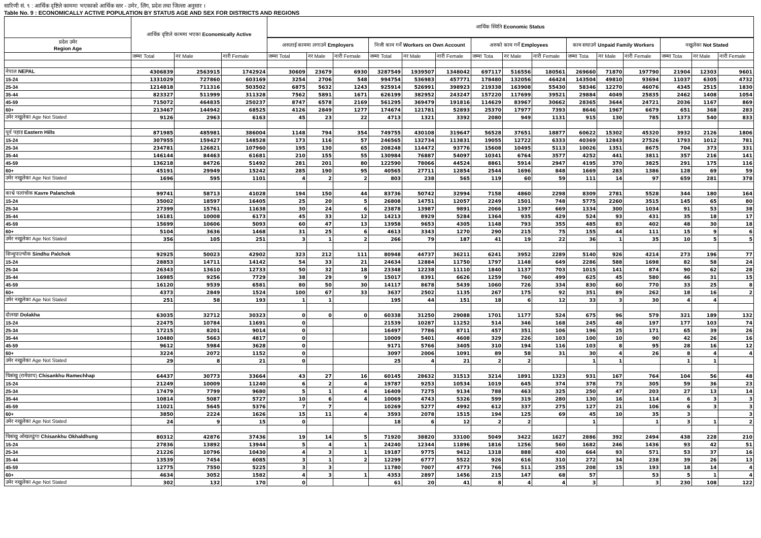सारिणी सं. ९ : आर्थिक दृष्टिले काममा भएकाको आर्थिक स्तर - उमेर, लिंग, प्रदेश तथा जिल्ला अनुसार ।
Table No. 9 : ECONOMICALLY ACTIVE POPULATION BY STATUS AGE AND SEX FOR DISTRICTS AND REGIONS
| | आर्थिक दृष्टिले काममा भएका Economically Active | | | आर्थिक स्थिति Economic Status | | | | | | | | | | | | | | |
| --- | --- | --- | --- | --- | --- | --- | --- | --- | --- | --- | --- | --- | --- | --- | --- | --- | --- | --- |
| प्रदेश उमेर Region Age | | | | अरुलाई काममा लगाउने Employers | | | निजी काम गर्ने Workers on Own Account | | | अरुको काम गर्ने Employees | | | काम सघाउने Unpaid Family Workers | | | नखुलेका Not Stated | | |
| | जम्मा Total | नर Male | नारी Female | जम्मा Total | नर Male | नारी Female | जम्मा Total | नर Male | नारी Female | जम्मा Tota | नर Male | नारी Female | जम्मा Tota | नर Male | नारी Female | जम्मा Tota | नर Male | नारी Female |
| नेपाल NEPAL | 4306839 | 2563915 | 1742924 | 30609 | 23679 | 6930 | 3287549 | 1939507 | 1348042 | 697117 | 516556 | 180561 | 269660 | 71870 | 197790 | 21904 | 12303 | 9601 |
| 15-24 | 1331029 | 727860 | 603169 | 3254 | 2706 | 548 | 994754 | 536983 | 457771 | 178480 | 132056 | 46424 | 143504 | 49810 | 93694 | 11037 | 6305 | 4732 |
| 25-34 | 1214818 | 711316 | 503502 | 6875 | 5632 | 1243 | 925914 | 526991 | 398923 | 219338 | 163908 | 55430 | 58346 | 12270 | 46076 | 4345 | 2515 | 1830 |
| 35-44 | 823327 | 511999 | 311328 | 7562 | 5891 | 1671 | 626199 | 382952 | 243247 | 157220 | 117699 | 39521 | 29884 | 4049 | 25835 | 2462 | 1408 | 1054 |
| 45-59 | 715072 | 464835 | 250237 | 8747 | 6578 | 2169 | 561295 | 369479 | 191816 | 114629 | 83967 | 30662 | 28365 | 3644 | 24721 | 2036 | 1167 | 869 |
| 60+ | 213467 | 144942 | 68525 | 4126 | 2849 | 1277 | 174674 | 121781 | 52893 | 25370 | 17977 | 7393 | 8646 | 1967 | 6679 | 651 | 368 | 283 |
| उमेर नखुलेका Age Not Stated | 9126 | 2963 | 6163 | 45 | 23 | 22 | 4713 | 1321 | 3392 | 2080 | 949 | 1131 | 915 | 130 | 785 | 1373 | 540 | 833 |
| पूर्व पहाड Eastern Hills | 871985 | 485981 | 386004 | 1148 | 794 | 354 | 749755 | 430108 | 319647 | 56528 | 37651 | 18877 | 60622 | 15302 | 45320 | 3932 | 2126 | 1806 |
| 15-24 | 307955 | 159427 | 148528 | 173 | 116 | 57 | 246565 | 132734 | 113831 | 19055 | 12722 | 6333 | 40369 | 12843 | 27526 | 1793 | 1012 | 781 |
| 25-34 | 234781 | 126821 | 107960 | 195 | 130 | 65 | 208248 | 114472 | 93776 | 15608 | 10495 | 5113 | 10026 | 1351 | 8675 | 704 | 373 | 331 |
| 35-44 | 146144 | 84463 | 61681 | 210 | 155 | 55 | 130984 | 76887 | 54097 | 10341 | 6764 | 3577 | 4252 | 441 | 3811 | 357 | 216 | 141 |
| 45-59 | 136218 | 84726 | 51492 | 281 | 201 | 80 | 122590 | 78066 | 44524 | 8861 | 5914 | 2947 | 4195 | 370 | 3825 | 291 | 175 | 116 |
| 60+ | 45191 | 29949 | 15242 | 285 | 190 | 95 | 40565 | 27711 | 12854 | 2544 | 1696 | 848 | 1669 | 283 | 1386 | 128 | 69 | 59 |
| उमेर नखुलेका Age Not Stated | 1696 | 595 | 1101 | 4 | 2 | 2 | 803 | 238 | 565 | 119 | 60 | 59 | 111 | 14 | 97 | 659 | 281 | 378 |
| काभ्रे पलांचोक Kavre Palanchok | 99741 | 58713 | 41028 | 194 | 150 | 44 | 83736 | 50742 | 32994 | 7158 | 4860 | 2298 | 8309 | 2781 | 5528 | 344 | 180 | 164 |
| 15-24 | 35002 | 18597 | 16405 | 25 | 20 | 5 | 26808 | 14751 | 12057 | 2249 | 1501 | 748 | 5775 | 2260 | 3515 | 145 | 65 | 80 |
| 25-34 | 27399 | 15761 | 11638 | 30 | 24 | 6 | 23878 | 13987 | 9891 | 2066 | 1397 | 669 | 1334 | 300 | 1034 | 91 | 53 | 38 |
| 35-44 | 16181 | 10008 | 6173 | 45 | 33 | 12 | 14213 | 8929 | 5284 | 1364 | 935 | 429 | 524 | 93 | 431 | 35 | 18 | 17 |
| 45-59 | 15699 | 10606 | 5093 | 60 | 47 | 13 | 13958 | 9653 | 4305 | 1148 | 793 | 355 | 485 | 83 | 402 | 48 | 30 | 18 |
| 60+ | 5104 | 3636 | 1468 | 31 | 25 | 6 | 4613 | 3343 | 1270 | 290 | 215 | 75 | 155 | 44 | 111 | 15 | 9 | 6 |
| उमेर नखुलेका Age Not Stated | 356 | 105 | 251 | 3 | 1 | 2 | 266 | 79 | 187 | 41 | 19 | 22 | 36 | 1 | 35 | 10 | 5 | 5 |
| सिन्धुपाल्चोक Sindhu Palchok | 92925 | 50023 | 42902 | 323 | 212 | 111 | 80948 | 44737 | 36211 | 6241 | 3952 | 2289 | 5140 | 926 | 4214 | 273 | 196 | 77 |
| 15-24 | 28853 | 14711 | 14142 | 54 | 33 | 21 | 24634 | 12884 | 11750 | 1797 | 1148 | 649 | 2286 | 588 | 1698 | 82 | 58 | 24 |
| 25-34 | 26343 | 13610 | 12733 | 50 | 32 | 18 | 23348 | 12238 | 11110 | 1840 | 1137 | 703 | 1015 | 141 | 874 | 90 | 62 | 28 |
| 35-44 | 16985 | 9256 | 7729 | 38 | 29 | 9 | 15017 | 8391 | 6626 | 1259 | 760 | 499 | 625 | 45 | 580 | 46 | 31 | 15 |
| 45-59 | 16120 | 9539 | 6581 | 80 | 50 | 30 | 14117 | 8678 | 5439 | 1060 | 726 | 334 | 830 | 60 | 770 | 33 | 25 | 8 |
| 60+ | 4373 | 2849 | 1524 | 100 | 67 | 33 | 3637 | 2502 | 1135 | 267 | 175 | 92 | 351 | 89 | 262 | 18 | 16 | 2 |
| उमेर नखुलेका Age Not Stated | 251 | 58 | 193 | 1 | 1 | | 195 | 44 | 151 | 18 | 6 | 12 | 33 | 3 | 30 | 4 | 4 | |
| दोलखा Dolakha | 63035 | 32712 | 30323 | 0 | 0 | 0 | 60338 | 31250 | 29088 | 1701 | 1177 | 524 | 675 | 96 | 579 | 321 | 189 | 132 |
| 15-24 | 22475 | 10784 | 11691 | 0 | | | 21539 | 10287 | 11252 | 514 | 346 | 168 | 245 | 48 | 197 | 177 | 103 | 74 |
| 25-34 | 17215 | 8201 | 9014 | 0 | | | 16497 | 7786 | 8711 | 457 | 351 | 106 | 196 | 25 | 171 | 65 | 39 | 26 |
| 35-44 | 10480 | 5663 | 4817 | 0 | | | 10009 | 5401 | 4608 | 329 | 226 | 103 | 100 | 10 | 90 | 42 | 26 | 16 |
| 45-59 | 9612 | 5984 | 3628 | 0 | | | 9171 | 5766 | 3405 | 310 | 194 | 116 | 103 | 8 | 95 | 28 | 16 | 12 |
| 60+ | 3224 | 2072 | 1152 | 0 | | | 3097 | 2006 | 1091 | 89 | 58 | 31 | 30 | 4 | 26 | 8 | 4 | 4 |
| उमेर नखुलेका Age Not Stated | 29 | 8 | 21 | 0 | | | 25 | 4 | 21 | 2 | 2 | | 1 | 1 | | 1 | 1 | |
| चिसंखु (रामेछाप) Chisankhu Ramechhap | 64437 | 30773 | 33664 | 43 | 27 | 16 | 60145 | 28632 | 31513 | 3214 | 1891 | 1323 | 931 | 167 | 764 | 104 | 56 | 48 |
| 15-24 | 21249 | 10009 | 11240 | 6 | 2 | 4 | 19787 | 9253 | 10534 | 1019 | 645 | 374 | 378 | 73 | 305 | 59 | 36 | 23 |
| 25-34 | 17479 | 7799 | 9680 | 5 | 1 | 4 | 16409 | 7275 | 9134 | 788 | 463 | 325 | 250 | 47 | 203 | 27 | 13 | 14 |
| 35-44 | 10814 | 5087 | 5727 | 10 | 6 | 4 | 10069 | 4743 | 5326 | 599 | 319 | 280 | 130 | 16 | 114 | 6 | 3 | 3 |
| 45-59 | 11021 | 5645 | 5376 | 7 | 7 | | 10269 | 5277 | 4992 | 612 | 337 | 275 | 127 | 21 | 106 | 6 | 3 | 3 |
| 60+ | 3850 | 2224 | 1626 | 15 | 11 | 4 | 3593 | 2078 | 1515 | 194 | 125 | 69 | 45 | 10 | 35 | 3 | | 3 |
| उमेर नखुलेका Age Not Stated | 24 | 9 | 15 | 0 | | | 18 | 6 | 12 | 2 | 2 | | 1 | | 1 | 3 | 1 | 2 |
| चिसंखु ओखलढुंगा Chisankhu Okhaldhung | 80312 | 42876 | 37436 | 19 | 14 | 5 | 71920 | 38820 | 33100 | 5049 | 3422 | 1627 | 2886 | 392 | 2494 | 438 | 228 | 210 |
| 15-24 | 27836 | 13892 | 13944 | 5 | 4 | 1 | 24240 | 12344 | 11896 | 1816 | 1256 | 560 | 1682 | 246 | 1436 | 93 | 42 | 51 |
| 25-34 | 21226 | 10796 | 10430 | 4 | 3 | 1 | 19187 | 9775 | 9412 | 1318 | 888 | 430 | 664 | 93 | 571 | 53 | 37 | 16 |
| 35-44 | 13539 | 7454 | 6085 | 3 | 1 | 2 | 12299 | 6777 | 5522 | 926 | 616 | 310 | 272 | 34 | 238 | 39 | 26 | 13 |
| 45-59 | 12775 | 7550 | 5225 | 3 | 3 | | 11780 | 7007 | 4773 | 766 | 511 | 255 | 208 | 15 | 193 | 18 | 14 | 4 |
| 60+ | 4634 | 3052 | 1582 | 4 | 3 | 1 | 4353 | 2897 | 1456 | 215 | 147 | 68 | 57 | | 53 | 5 | 1 | 4 |
| उमेर नखुलेका Age Not Stated | 302 | 132 | 170 | 0 | | | 61 | 20 | 41 | 8 | 4 | 4 | 3 | | 3 | 230 | 108 | 122 |